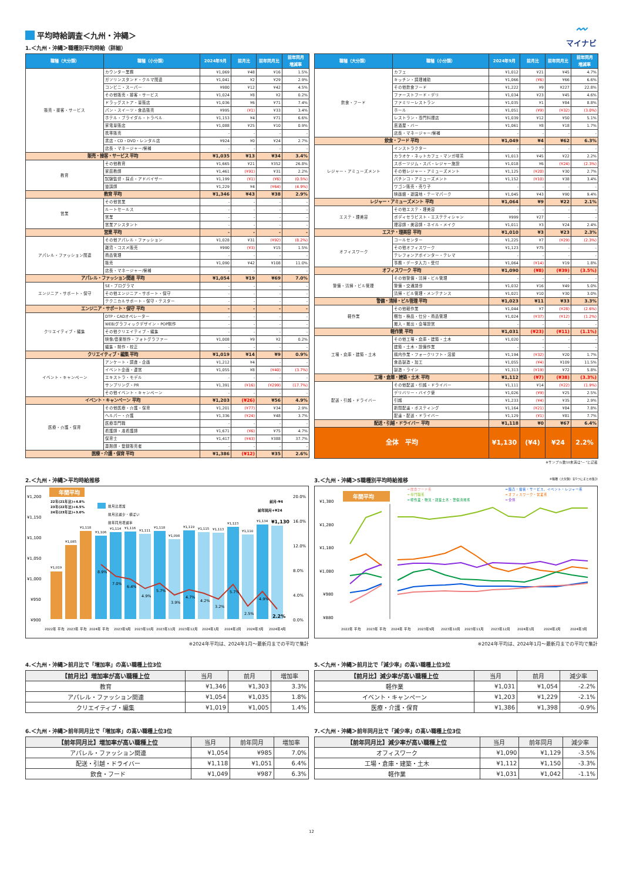平均時給調査＜九州・沖縄＞
〰
マイナビ
1.＜九州・沖縄＞職種別平均時給（詳細）
| 職種（大分類） | 職種（小分類） | 2024年9月 | 前月比 | 前年同月比 | 前年同月 増減率 |
| --- | --- | --- | --- | --- | --- |
| 販売・接客・サービス | カウンター業務 | ¥1,069 | ¥48 | ¥16 | 1.5% |
| | ガソリンスタンド・クルマ関連 | ¥1,041 | ¥2 | ¥29 | 2.9% |
| | コンビニ・スーパー | ¥980 | ¥12 | ¥42 | 4.5% |
| | その他販売・接客・サービス | ¥1,024 | ¥8 | ¥2 | 0.2% |
| | ドラッグストア・量販店 | ¥1,036 | ¥6 | ¥71 | 7.4% |
| | パン・スイーツ・食品販売 | ¥995 | (¥1) | ¥33 | 3.4% |
| | ホテル・ブライダル・トラベル | ¥1,153 | ¥4 | ¥71 | 6.6% |
| | 家電量販店 | ¥1,088 | ¥25 | ¥10 | 0.9% |
| | 携帯販売 | - | - | - | - |
| | 書店・CD・DVD・レンタル店 | ¥924 | ¥0 | ¥24 | 2.7% |
| | 店長・マネージャー/候補 | - | - | - | - |
| 販売・接客・サービス 平均 | | ¥1,035 | ¥13 | ¥34 | 3.4% |
| 教育 | その他教育 | ¥1,665 | ¥21 | ¥352 | 26.8% |
| | 家庭教師 | ¥1,461 | (¥91) | ¥31 | 2.2% |
| | 試験監督・採点・アドバイザー | ¥1,199 | (¥1) | (¥6) | (0.5%) |
| | 塾講師 | ¥1,229 | ¥4 | (¥64) | (4.9%) |
| 教育 平均 | | ¥1,346 | ¥43 | ¥38 | 2.9% |
| 営業 | その他営業 | - | - | - | - |
| | ルートセールス | - | - | - | - |
| | 営業 | - | - | - | - |
| | 営業アシスタント | - | - | - | - |
| 営業 平均 | | - | - | - | - |
| アパレル・ファッション関連 | その他アパレル・ファッション | ¥1,028 | ¥31 | (¥92) | (8.2%) |
| | 雑貨・コスメ販売 | ¥990 | (¥3) | ¥15 | 1.5% |
| | 商品管理 | - | - | - | - |
| | 販売 | ¥1,090 | ¥42 | ¥108 | 11.0% |
| | 店長・マネージャー/候補 | - | - | - | - |
| アパレル・ファッション関連 平均 | | ¥1,054 | ¥19 | ¥69 | 7.0% |
| エンジニア・サポート・保守 | SE・プログラマ | - | - | - | - |
| | その他エンジニア・サポート・保守 | - | - | - | - |
| | テクニカルサポート・保守・テスター | - | - | - | - |
| エンジニア・サポート・保守 平均 | | - | - | - | - |
| クリエイティブ・編集 | DTP・CADオペレーター | - | - | - | - |
| | WEB/グラフィックデザイン・POP制作 | - | - | - | - |
| | その他クリエイティブ・編集 | - | - | - | - |
| | 映像/音楽制作・フォトグラファー | ¥1,008 | ¥9 | ¥2 | 0.2% |
| | 編集・制作・校正 | - | - | - | - |
| クリエイティブ・編集 平均 | | ¥1,019 | ¥14 | ¥9 | 0.9% |
| イベント・キャンペーン | アンケート・調査・企画 | ¥1,212 | ¥4 | - | - |
| | イベント企画・運営 | ¥1,055 | ¥8 | (¥40) | (3.7%) |
| | エキストラ・モデル | - | - | - | - |
| | サンプリング・PR | ¥1,391 | (¥16) | (¥299) | (17.7%) |
| | その他イベント・キャンペーン | - | - | - | - |
| イベント・キャンペーン 平均 | | ¥1,203 | (¥26) | ¥56 | 4.9% |
| 医療・介護・保育 | その他医療・介護・保育 | ¥1,201 | (¥77) | ¥34 | 2.9% |
| | ヘルパー・介護 | ¥1,336 | (¥24) | ¥48 | 3.7% |
| | 医療専門職 | - | - | - | - |
| | 看護師・准看護師 | ¥1,671 | (¥6) | ¥75 | 4.7% |
| | 保育士 | ¥1,417 | (¥43) | ¥388 | 37.7% |
| | 薬剤師・登録販売者 | - | - | - | - |
| 医療・介護・保育 平均 | | ¥1,386 | (¥12) | ¥35 | 2.6% |
| 職種（大分類） | 職種（小分類） | 2024年9月 | 前月比 | 前年同月比 | 前年同月 増減率 |
| --- | --- | --- | --- | --- | --- |
| 飲食・フード | カフェ | ¥1,012 | ¥21 | ¥45 | 4.7% |
| | キッチン・調理補助 | ¥1,066 | (¥6) | ¥66 | 6.6% |
| | その他飲食フード | ¥1,222 | ¥9 | ¥227 | 22.8% |
| | ファーストフード・デリ | ¥1,034 | ¥23 | ¥45 | 4.6% |
| | ファミリーレストラン | ¥1,035 | ¥1 | ¥84 | 8.8% |
| | ホール | ¥1,051 | (¥9) | (¥32) | (3.0%) |
| | レストラン・専門料理店 | ¥1,039 | ¥12 | ¥50 | 5.1% |
| | 居酒屋・バー | ¥1,061 | ¥8 | ¥18 | 1.7% |
| | 店長・マネージャー/候補 | - | - | - | - |
| 飲食・フード 平均 | | ¥1,049 | ¥4 | ¥62 | 6.3% |
| レジャー・アミューズメント | インストラクター | - | - | - | - |
| | カラオケ・ネットカフェ・マンガ喫茶 | ¥1,013 | ¥45 | ¥22 | 2.2% |
| | スポーツジム・スパ・レジャー施設 | ¥1,018 | ¥6 | (¥24) | (2.3%) |
| | その他レジャー・アミューズメント | ¥1,125 | (¥20) | ¥30 | 2.7% |
| | パチンコ・アミューズメント | ¥1,152 | (¥10) | ¥38 | 3.4% |
| | ワゴン販売・売り子 | - | - | - | - |
| | 映画館・遊園地・テーマパーク | ¥1,045 | ¥43 | ¥90 | 9.4% |
| レジャー・アミューズメント 平均 | | ¥1,064 | ¥9 | ¥22 | 2.1% |
| エステ・理美容 | その他エステ・理美容 | - | - | - | - |
| | ボディセラピスト・エステティシャン | ¥999 | ¥27 | - | - |
| | 理容師・美容師・ネイル・メイク | ¥1,011 | ¥3 | ¥24 | 2.4% |
| エステ・理美容 平均 | | ¥1,010 | ¥3 | ¥23 | 2.3% |
| オフィスワーク | コールセンター | ¥1,225 | ¥7 | (¥29) | (2.3%) |
| | その他オフィスワーク | ¥1,123 | ¥75 | - | - |
| | テレフォンアポインター・テレマ | - | - | - | - |
| | 事務・データ入力・受付 | ¥1,064 | (¥14) | ¥19 | 1.8% |
| オフィスワーク 平均 | | ¥1,090 | (¥8) | (¥39) | (3.5%) |
| 警備・清掃・ビル管理 | その他警備・清掃・ビル管理 | - | - | - | - |
| | 警備・交通誘導 | ¥1,032 | ¥16 | ¥49 | 5.0% |
| | 清掃・ビル管理・メンテナンス | ¥1,021 | ¥10 | ¥30 | 3.0% |
| 警備・清掃・ビル管理 平均 | | ¥1,023 | ¥11 | ¥33 | 3.3% |
| 軽作業 | その他軽作業 | ¥1,044 | ¥7 | (¥28) | (2.6%) |
| | 梱包・検品・仕分・商品管理 | ¥1,024 | (¥37) | (¥12) | (1.2%) |
| | 搬入・搬出・会場設営 | - | - | - | - |
| 軽作業 平均 | | ¥1,031 | (¥23) | (¥11) | (1.1%) |
| 工場・倉庫・建築・土木 | その他工場・倉庫・建築・土木 | ¥1,020 | - | - | - |
| | 建築・土木・設備作業 | - | - | - | - |
| | 構内作業・フォークリフト・溶接 | ¥1,194 | (¥32) | ¥20 | 1.7% |
| | 食品製造・加工 | ¥1,055 | (¥4) | ¥109 | 11.5% |
| | 製造・ライン | ¥1,313 | (¥19) | ¥72 | 5.8% |
| 工場・倉庫・建築・土木 平均 | | ¥1,112 | (¥7) | (¥38) | (3.3%) |
| 配送・引越・ドライバー | その他配送・引越・ドライバー | ¥1,111 | ¥14 | (¥22) | (1.9%) |
| | デリバリー・バイク便 | ¥1,026 | (¥9) | ¥25 | 2.5% |
| | 引越 | ¥1,233 | (¥4) | ¥35 | 2.9% |
| | 新聞配達・ポスティング | ¥1,164 | (¥21) | ¥84 | 7.8% |
| | 配達・配送・ドライバー | ¥1,129 | (¥1) | ¥81 | 7.7% |
| 配送・引越・ドライバー 平均 | | ¥1,118 | ¥0 | ¥67 | 6.4% |
| 全体 平均 | | ¥1,130 | (¥4) | ¥24 | 2.2% |
※サンプル数10未満は"－"と記載
2.＜九州・沖縄＞平均時給推移
¥1,200
¥1,150
¥1,100
¥1,050
¥1,000
¥950
¥900
20.0%
16.0%
12.0%
8.0%
4.0%
0.0%
年間平均
22年(21年比)+4.8%
23年(22年比)+6.5%
24年(23年比)+3.0%
¥1,019
¥1,085
¥1,118
前月比増加
前月比減少・横ばい
前年同月増減率
前月-¥4
前年同月+¥24
¥1,106
¥1,114
¥1,116
¥1,111
¥1,118
¥1,098
¥1,119
¥1,115
¥1,113
¥1,123
¥1,110
¥1,134
¥1,130
8.9%
7.0%
6.4%
4.9%
5.7%
3.9%
4.7%
4.2%
3.2%
5.7%
2.5%
4.9%
2.2%
2022年 平均
2023年 平均
2024年 平均
2023年9月
2023年10月
2023年11月
2023年12月
2024年1月
2024年2月
2024年3月
2024年4月
※2024年平均は、2024年1月～最新月までの平均で集計
3.＜九州・沖縄＞5職種別平均時給推移 ※職種（大分類）を5つにまとめ集計
━ 飲食フード系
━ 販売・接客・サービス、イベント・レジャー系
━ 専門職系
━ オフィスワーク・営業系
━ 軽作業・物流・建築土木・警備清掃系
━ 全体
年間平均
¥1,380
¥1,280
¥1,180
¥1,080
¥980
¥880
2022年 平均
2023年 平均
2024年 平均
2023年9月
2023年10月
2023年11月
2023年12月
2024年1月
2024年2月
2024年3月
※2024年平均は、2024年1月～最新月までの平均で集計
4.＜九州・沖縄＞前月比で「増加率」の高い職種上位3位
| 【前月比】増加率が高い職種上位 | 当月 | 前月 | 増加率 |
| --- | --- | --- | --- |
| 教育 | ¥1,346 | ¥1,303 | 3.3% |
| アパレル・ファッション関連 | ¥1,054 | ¥1,035 | 1.8% |
| クリエイティブ・編集 | ¥1,019 | ¥1,005 | 1.4% |
5.＜九州・沖縄＞前月比で「減少率」の高い職種上位3位
| 【前月比】減少率が高い職種上位 | 当月 | 前月 | 減少率 |
| --- | --- | --- | --- |
| 軽作業 | ¥1,031 | ¥1,054 | -2.2% |
| イベント・キャンペーン | ¥1,203 | ¥1,229 | -2.1% |
| 医療・介護・保育 | ¥1,386 | ¥1,398 | -0.9% |
6.＜九州・沖縄＞前年同月比で「増加率」の高い職種上位3位
| 【前年同月比】増加率が高い職種上位 | 当月 | 前年同月 | 増加率 |
| --- | --- | --- | --- |
| アパレル・ファッション関連 | ¥1,054 | ¥985 | 7.0% |
| 配送・引越・ドライバー | ¥1,118 | ¥1,051 | 6.4% |
| 飲食・フード | ¥1,049 | ¥987 | 6.3% |
7.＜九州・沖縄＞前年同月比で「減少率」の高い職種上位3位
| 【前年同月比】減少率が高い職種上位 | 当月 | 前年同月 | 減少率 |
| --- | --- | --- | --- |
| オフィスワーク | ¥1,090 | ¥1,129 | -3.5% |
| 工場・倉庫・建築・土木 | ¥1,112 | ¥1,150 | -3.3% |
| 軽作業 | ¥1,031 | ¥1,042 | -1.1% |
12